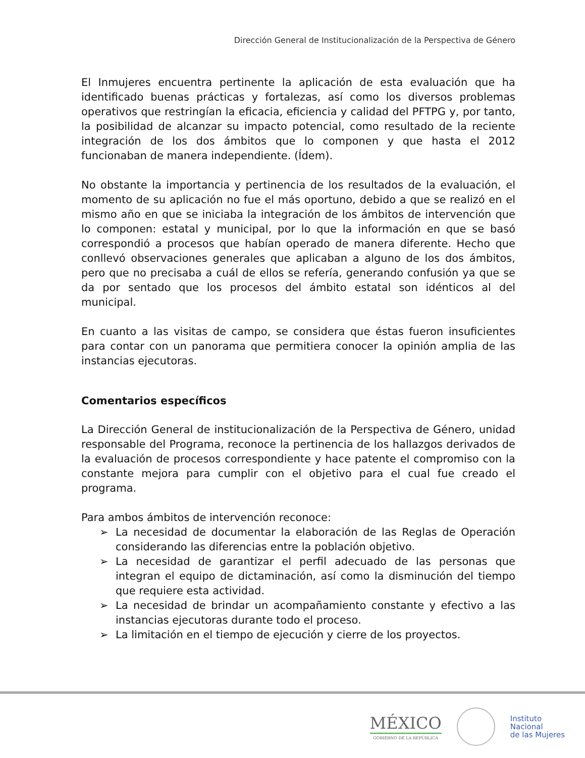Dirección General de Institucionalización de la Perspectiva de Género
El Inmujeres encuentra pertinente la aplicación de esta evaluación que ha identificado buenas prácticas y fortalezas, así como los diversos problemas operativos que restringían la eficacia, eficiencia y calidad del PFTPG y, por tanto, la posibilidad de alcanzar su impacto potencial, como resultado de la reciente integración de los dos ámbitos que lo componen y que hasta el 2012 funcionaban de manera independiente. (Ídem).
No obstante la importancia y pertinencia de los resultados de la evaluación, el momento de su aplicación no fue el más oportuno, debido a que se realizó en el mismo año en que se iniciaba la integración de los ámbitos de intervención que lo componen: estatal y municipal, por lo que la información en que se basó correspondió a procesos que habían operado de manera diferente. Hecho que conllevó observaciones generales que aplicaban a alguno de los dos ámbitos, pero que no precisaba a cuál de ellos se refería, generando confusión ya que se da por sentado que los procesos del ámbito estatal son idénticos al del municipal.
En cuanto a las visitas de campo, se considera que éstas fueron insuficientes para contar con un panorama que permitiera conocer la opinión amplia de las instancias ejecutoras.
Comentarios específicos
La Dirección General de institucionalización de la Perspectiva de Género, unidad responsable del Programa, reconoce la pertinencia de los hallazgos derivados de la evaluación de procesos correspondiente y hace patente el compromiso con la constante mejora para cumplir con el objetivo para el cual fue creado el programa.
Para ambos ámbitos de intervención reconoce:
➢ La necesidad de documentar la elaboración de las Reglas de Operación considerando las diferencias entre la población objetivo.
➢ La necesidad de garantizar el perfil adecuado de las personas que integran el equipo de dictaminación, así como la disminución del tiempo que requiere esta actividad.
➢ La necesidad de brindar un acompañamiento constante y efectivo a las instancias ejecutoras durante todo el proceso.
➢ La limitación en el tiempo de ejecución y cierre de los proyectos.
MÉXICO
GOBIERNO DE LA REPÚBLICA
Instituto
Nacional
de las Mujeres